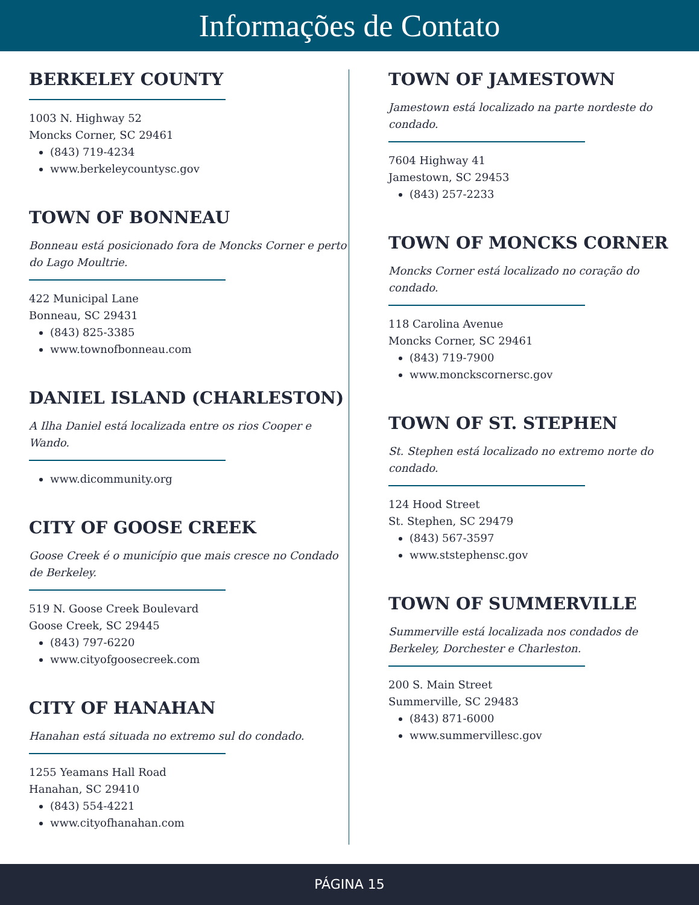Informações de Contato
BERKELEY COUNTY
1003 N. Highway 52
Moncks Corner, SC 29461
(843) 719-4234
www.berkeleycountysc.gov
TOWN OF BONNEAU
Bonneau está posicionado fora de Moncks Corner e perto do Lago Moultrie.
422 Municipal Lane
Bonneau, SC 29431
(843) 825-3385
www.townofbonneau.com
DANIEL ISLAND (CHARLESTON)
A Ilha Daniel está localizada entre os rios Cooper e Wando.
www.dicommunity.org
CITY OF GOOSE CREEK
Goose Creek é o município que mais cresce no Condado de Berkeley.
519 N. Goose Creek Boulevard
Goose Creek, SC 29445
(843) 797-6220
www.cityofgoosecreek.com
CITY OF HANAHAN
Hanahan está situada no extremo sul do condado.
1255 Yeamans Hall Road
Hanahan, SC 29410
(843) 554-4221
www.cityofhanahan.com
TOWN OF JAMESTOWN
Jamestown está localizado na parte nordeste do condado.
7604 Highway 41
Jamestown, SC 29453
(843) 257-2233
TOWN OF MONCKS CORNER
Moncks Corner está localizado no coração do condado.
118 Carolina Avenue
Moncks Corner, SC 29461
(843) 719-7900
www.monckscornersc.gov
TOWN OF ST. STEPHEN
St. Stephen está localizado no extremo norte do condado.
124 Hood Street
St. Stephen, SC 29479
(843) 567-3597
www.ststephensc.gov
TOWN OF SUMMERVILLE
Summerville está localizada nos condados de Berkeley, Dorchester e Charleston.
200 S. Main Street
Summerville, SC 29483
(843) 871-6000
www.summervillesc.gov
PÁGINA 15